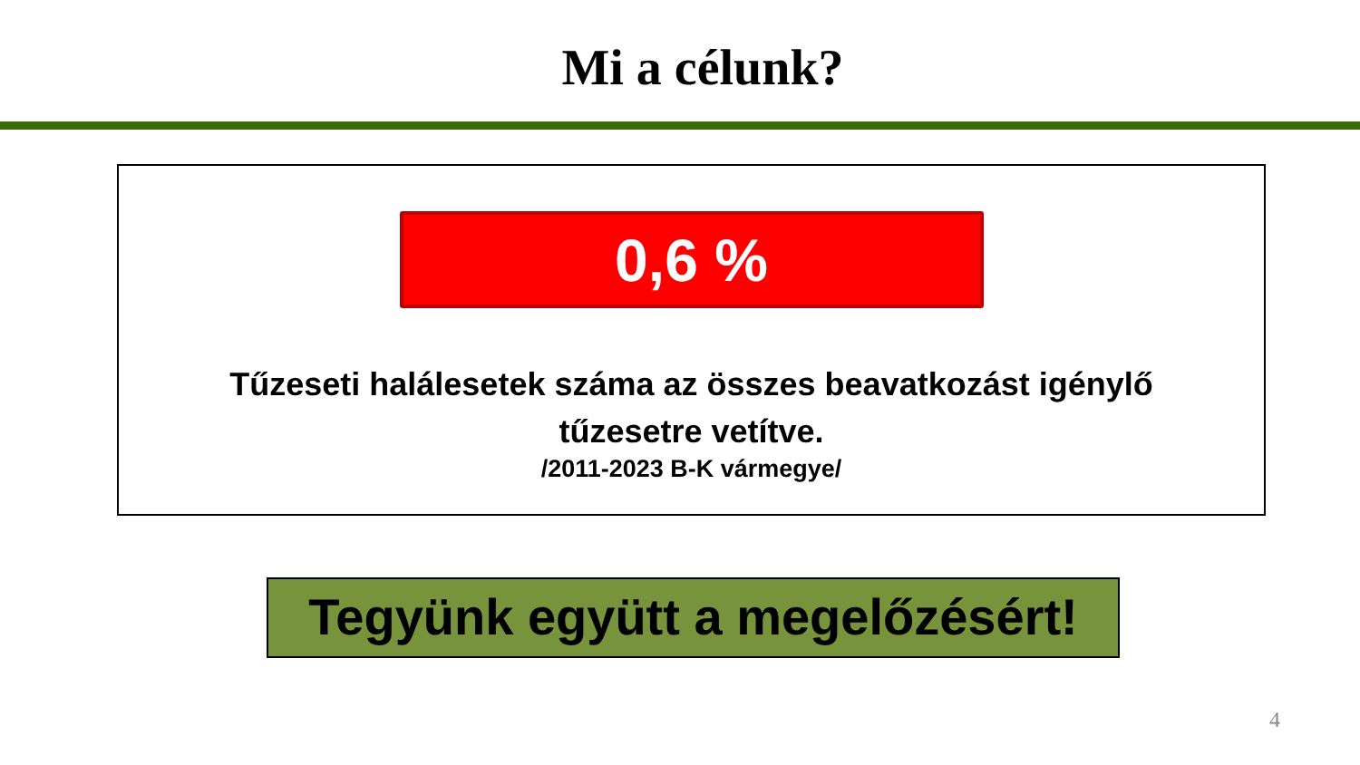Mi a célunk?
0,6 %
Tűzeseti halálesetek száma az összes beavatkozást igénylő
tűzesetre vetítve.
/2011-2023 B-K vármegye/
Tegyünk együtt a megelőzésért!
4